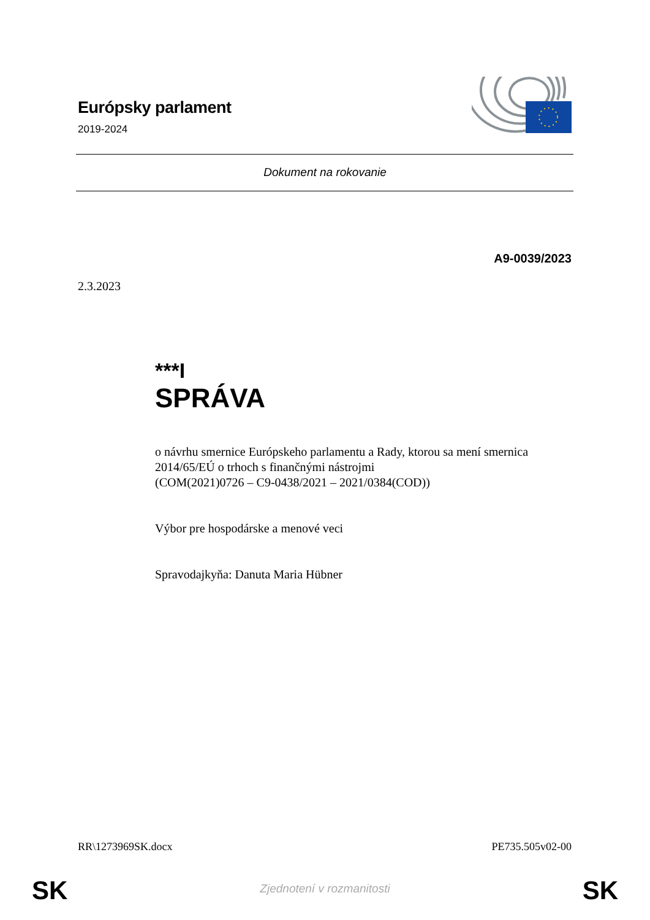Európsky parlament
2019-2024
Dokument na rokovanie
A9-0039/2023
2.3.2023
***I
SPRÁVA
o návrhu smernice Európskeho parlamentu a Rady, ktorou sa mení smernica 2014/65/EÚ o trhoch s finančnými nástrojmi
(COM(2021)0726 – C9-0438/2021 – 2021/0384(COD))
Výbor pre hospodárske a menové veci
Spravodajkyňa: Danuta Maria Hübner
RR\1273969SK.docx PE735.505v02-00
SK Zjednotení v rozmanitosti SK